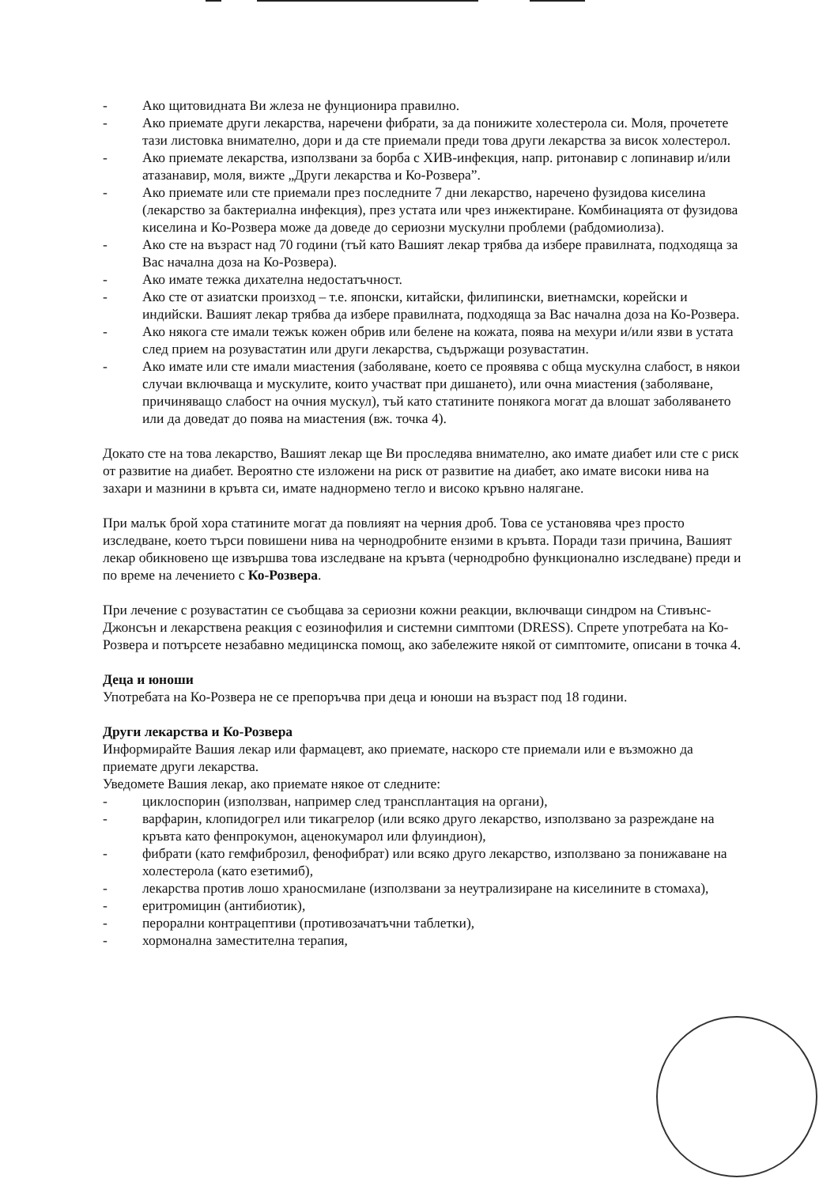- Ако щитовидната Ви жлеза не фунционира правилно.
- Ако приемате други лекарства, наречени фибрати, за да понижите холестерола си. Моля, прочетете тази листовка внимателно, дори и да сте приемали преди това други лекарства за висок холестерол.
- Ако приемате лекарства, използвани за борба с ХИВ-инфекция, напр. ритонавир с лопинавир и/или атазанавир, моля, вижте „Други лекарства и Ко-Розвера”.
- Ако приемате или сте приемали през последните 7 дни лекарство, наречено фузидова киселина (лекарство за бактериална инфекция), през устата или чрез инжектиране. Комбинацията от фузидова киселина и Ко-Розвера може да доведе до сериозни мускулни проблеми (рабдомиолиза).
- Ако сте на възраст над 70 години (тъй като Вашият лекар трябва да избере правилната, подходяща за Вас начална доза на Ко-Розвера).
- Ако имате тежка дихателна недостатъчност.
- Ако сте от азиатски произход – т.е. японски, китайски, филипински, виетнамски, корейски и индийски. Вашият лекар трябва да избере правилната, подходяща за Вас начална доза на Ко-Розвера.
- Ако някога сте имали тежък кожен обрив или белене на кожата, поява на мехури и/или язви в устата след прием на розувастатин или други лекарства, съдържащи розувастатин.
- Ако имате или сте имали миастения (заболяване, което се проявява с обща мускулна слабост, в някои случаи включваща и мускулите, които участват при дишането), или очна миастения (заболяване, причиняващо слабост на очния мускул), тъй като статините понякога могат да влошат заболяването или да доведат до поява на миастения (вж. точка 4).
Докато сте на това лекарство, Вашият лекар ще Ви проследява внимателно, ако имате диабет или сте с риск от развитие на диабет. Вероятно сте изложени на риск от развитие на диабет, ако имате високи нива на захари и мазнини в кръвта си, имате наднормено тегло и високо кръвно налягане.
При малък брой хора статините могат да повлияят на черния дроб. Това се установява чрез просто изследване, което търси повишени нива на чернодробните ензими в кръвта. Поради тази причина, Вашият лекар обикновено ще извършва това изследване на кръвта (чернодробно функционално изследване) преди и по време на лечението с Ко-Розвера.
При лечение с розувастатин се съобщава за сериозни кожни реакции, включващи синдром на Стивънс-Джонсън и лекарствена реакция с еозинофилия и системни симптоми (DRESS). Спрете употребата на Ко-Розвера и потърсете незабавно медицинска помощ, ако забележите някой от симптомите, описани в точка 4.
Деца и юноши
Употребата на Ко-Розвера не се препоръчва при деца и юноши на възраст под 18 години.
Други лекарства и Ко-Розвера
Информирайте Вашия лекар или фармацевт, ако приемате, наскоро сте приемали или е възможно да приемате други лекарства.
Уведомете Вашия лекар, ако приемате някое от следните:
- циклоспорин (използван, например след трансплантация на органи),
- варфарин, клопидогрел или тикагрелор (или всяко друго лекарство, използвано за разреждане на кръвта като фенпрокумон, аценокумарол или флуиндион),
- фибрати (като гемфиброзил, фенофибрат) или всяко друго лекарство, използвано за понижаване на холестерола (като езетимиб),
- лекарства против лошо храносмилане (използвани за неутрализиране на киселините в стомаха),
- еритромицин (антибиотик),
- перорални контрацептиви (противозачатъчни таблетки),
- хормонална заместителна терапия,